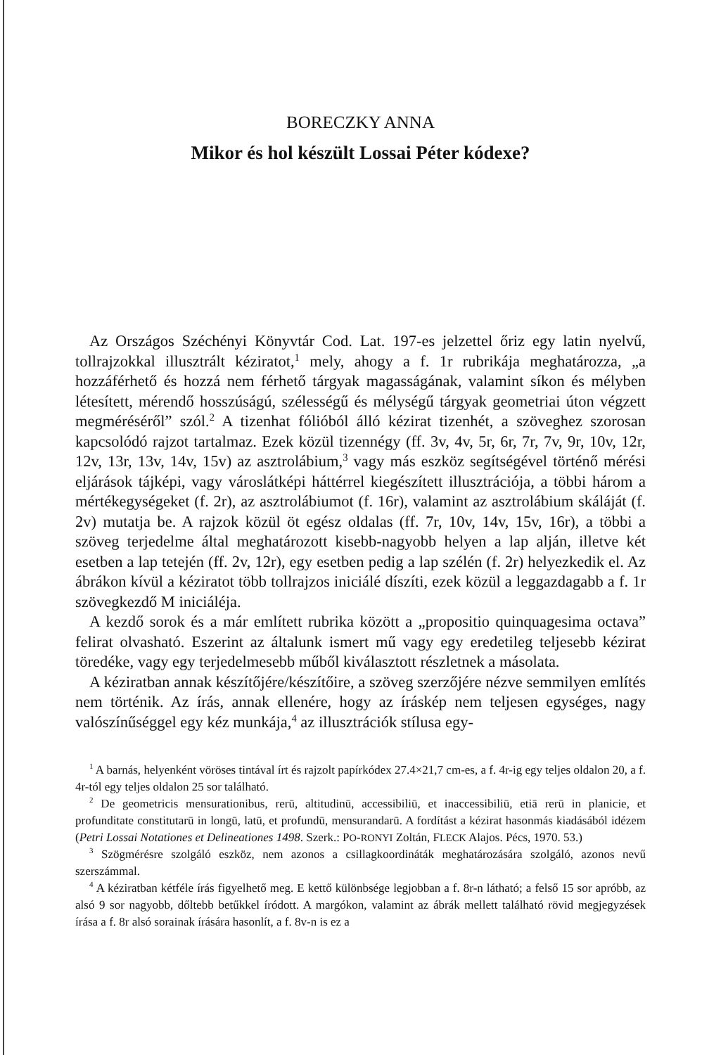BORECZKY ANNA
Mikor és hol készült Lossai Péter kódexe?
Az Országos Széchényi Könyvtár Cod. Lat. 197-es jelzettel őriz egy latin nyelvű, tollrajzokkal illusztrált kéziratot,<sup>1</sup> mely, ahogy a f. 1r rubrikája meghatározza, „a hozzáférhető és hozzá nem férhető tárgyak magasságának, valamint síkon és mélyben létesített, mérendő hosszúságú, szélességű és mélységű tárgyak geometriai úton végzett megméréséről” szól.<sup>2</sup> A tizenhat fólióból álló kézirat tizenhét, a szöveghez szorosan kapcsolódó rajzot tartalmaz. Ezek közül tizennégy (ff. 3v, 4v, 5r, 6r, 7r, 7v, 9r, 10v, 12r, 12v, 13r, 13v, 14v, 15v) az asztrolábium,<sup>3</sup> vagy más eszköz segítségével történő mérési eljárások tájképi, vagy városlátképi háttérrel kiegészített illusztrációja, a többi három a mértékegységeket (f. 2r), az asztrolábiumot (f. 16r), valamint az asztrolábium skáláját (f. 2v) mutatja be. A rajzok közül öt egész oldalas (ff. 7r, 10v, 14v, 15v, 16r), a többi a szöveg terjedelme által meghatározott kisebb-nagyobb helyen a lap alján, illetve két esetben a lap tetején (ff. 2v, 12r), egy esetben pedig a lap szélén (f. 2r) helyezkedik el. Az ábrákon kívül a kéziratot több tollrajzos iniciálé díszíti, ezek közül a leggazdagabb a f. 1r szövegkezdő M iniciáléja.
A kezdő sorok és a már említett rubrika között a „propositio quinquagesima octava” felirat olvasható. Eszerint az általunk ismert mű vagy egy eredetileg teljesebb kézirat töredéke, vagy egy terjedelmesebb műből kiválasztott részletnek a másolata.
A kéziratban annak készítőjére/készítőire, a szöveg szerzőjére nézve semmilyen említés nem történik. Az írás, annak ellenére, hogy az íráskép nem teljesen egységes, nagy valószínűséggel egy kéz munkája,<sup>4</sup> az illusztrációk stílusa egy-
<sup>1</sup> A barnás, helyenként vöröses tintával írt és rajzolt papírkódex 27.4×21,7 cm-es, a f. 4r-ig egy teljes oldalon 20, a f. 4r-tól egy teljes oldalon 25 sor található.
<sup>2</sup> De geometricis mensurationibus, rerū, altitudinū, accessibiliū, et inaccessibiliū, etiā rerū in planicie, et profunditate constitutarū in longū, latū, et profundū, mensurandarū. A fordítást a kézirat hasonmás kiadásából idézem (Petri Lossai Notationes et Delineationes 1498. Szerk.: PO-RONYI Zoltán, FLECK Alajos. Pécs, 1970. 53.)
<sup>3</sup> Szögmérésre szolgáló eszköz, nem azonos a csillagkoordináták meghatározására szolgáló, azonos nevű szerszámmal.
<sup>4</sup> A kéziratban kétféle írás figyelhető meg. E kettő különbsége legjobban a f. 8r-n látható; a felső 15 sor apróbb, az alsó 9 sor nagyobb, dőltebb betűkkel íródott. A margókon, valamint az ábrák mellett található rövid megjegyzések írása a f. 8r alsó sorainak írására hasonlít, a f. 8v-n is ez a